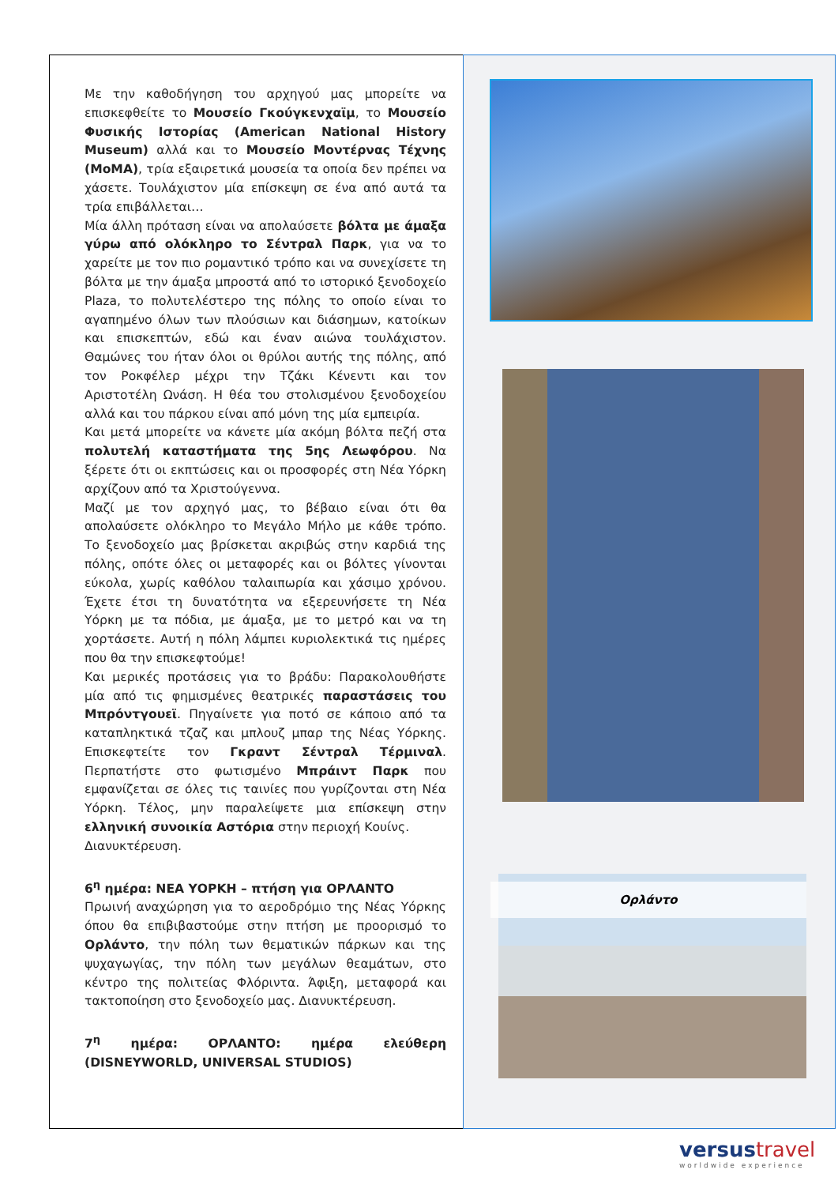Με την καθοδήγηση του αρχηγού μας μπορείτε να επισκεφθείτε το Μουσείο Γκούγκενχαϊμ, το Μουσείο Φυσικής Ιστορίας (American National History Museum) αλλά και το Μουσείο Μοντέρνας Τέχνης (MoMA), τρία εξαιρετικά μουσεία τα οποία δεν πρέπει να χάσετε. Τουλάχιστον μία επίσκεψη σε ένα από αυτά τα τρία επιβάλλεται…
Μία άλλη πρόταση είναι να απολαύσετε βόλτα με άμαξα γύρω από ολόκληρο το Σέντραλ Παρκ, για να το χαρείτε με τον πιο ρομαντικό τρόπο και να συνεχίσετε τη βόλτα με την άμαξα μπροστά από το ιστορικό ξενοδοχείο Plaza, το πολυτελέστερο της πόλης το οποίο είναι το αγαπημένο όλων των πλούσιων και διάσημων, κατοίκων και επισκεπτών, εδώ και έναν αιώνα τουλάχιστον. Θαμώνες του ήταν όλοι οι θρύλοι αυτής της πόλης, από τον Ροκφέλερ μέχρι την Τζάκι Κένεντι και τον Αριστοτέλη Ωνάση. Η θέα του στολισμένου ξενοδοχείου αλλά και του πάρκου είναι από μόνη της μία εμπειρία.
Και μετά μπορείτε να κάνετε μία ακόμη βόλτα πεζή στα πολυτελή καταστήματα της 5ης Λεωφόρου. Να ξέρετε ότι οι εκπτώσεις και οι προσφορές στη Νέα Υόρκη αρχίζουν από τα Χριστούγεννα.
Μαζί με τον αρχηγό μας, το βέβαιο είναι ότι θα απολαύσετε ολόκληρο το Μεγάλο Μήλο με κάθε τρόπο. Το ξενοδοχείο μας βρίσκεται ακριβώς στην καρδιά της πόλης, οπότε όλες οι μεταφορές και οι βόλτες γίνονται εύκολα, χωρίς καθόλου ταλαιπωρία και χάσιμο χρόνου. Έχετε έτσι τη δυνατότητα να εξερευνήσετε τη Νέα Υόρκη με τα πόδια, με άμαξα, με το μετρό και να τη χορτάσετε. Αυτή η πόλη λάμπει κυριολεκτικά τις ημέρες που θα την επισκεφτούμε!
Και μερικές προτάσεις για το βράδυ: Παρακολουθήστε μία από τις φημισμένες θεατρικές παραστάσεις του Μπρόντγουεϊ. Πηγαίνετε για ποτό σε κάποιο από τα καταπληκτικά τζαζ και μπλουζ μπαρ της Νέας Υόρκης. Επισκεφτείτε τον Γκραντ Σέντραλ Τέρμιναλ. Περπατήστε στο φωτισμένο Μπράιντ Παρκ που εμφανίζεται σε όλες τις ταινίες που γυρίζονται στη Νέα Υόρκη. Τέλος, μην παραλείψετε μια επίσκεψη στην ελληνική συνοικία Αστόρια στην περιοχή Κουίνς.
Διανυκτέρευση.
6<sup>η</sup> ημέρα: ΝΕΑ ΥΟΡΚΗ – πτήση για ΟΡΛΑΝΤΟ
Πρωινή αναχώρηση για το αεροδρόμιο της Νέας Υόρκης όπου θα επιβιβαστούμε στην πτήση με προορισμό το Ορλάντο, την πόλη των θεματικών πάρκων και της ψυχαγωγίας, την πόλη των μεγάλων θεαμάτων, στο κέντρο της πολιτείας Φλόριντα. Άφιξη, μεταφορά και τακτοποίηση στο ξενοδοχείο μας. Διανυκτέρευση.
7<sup>η</sup> ημέρα: ΟΡΛΑΝΤΟ: ημέρα ελεύθερη (DISNEYWORLD, UNIVERSAL STUDIOS)
Ορλάντο
versustravel
worldwide experience